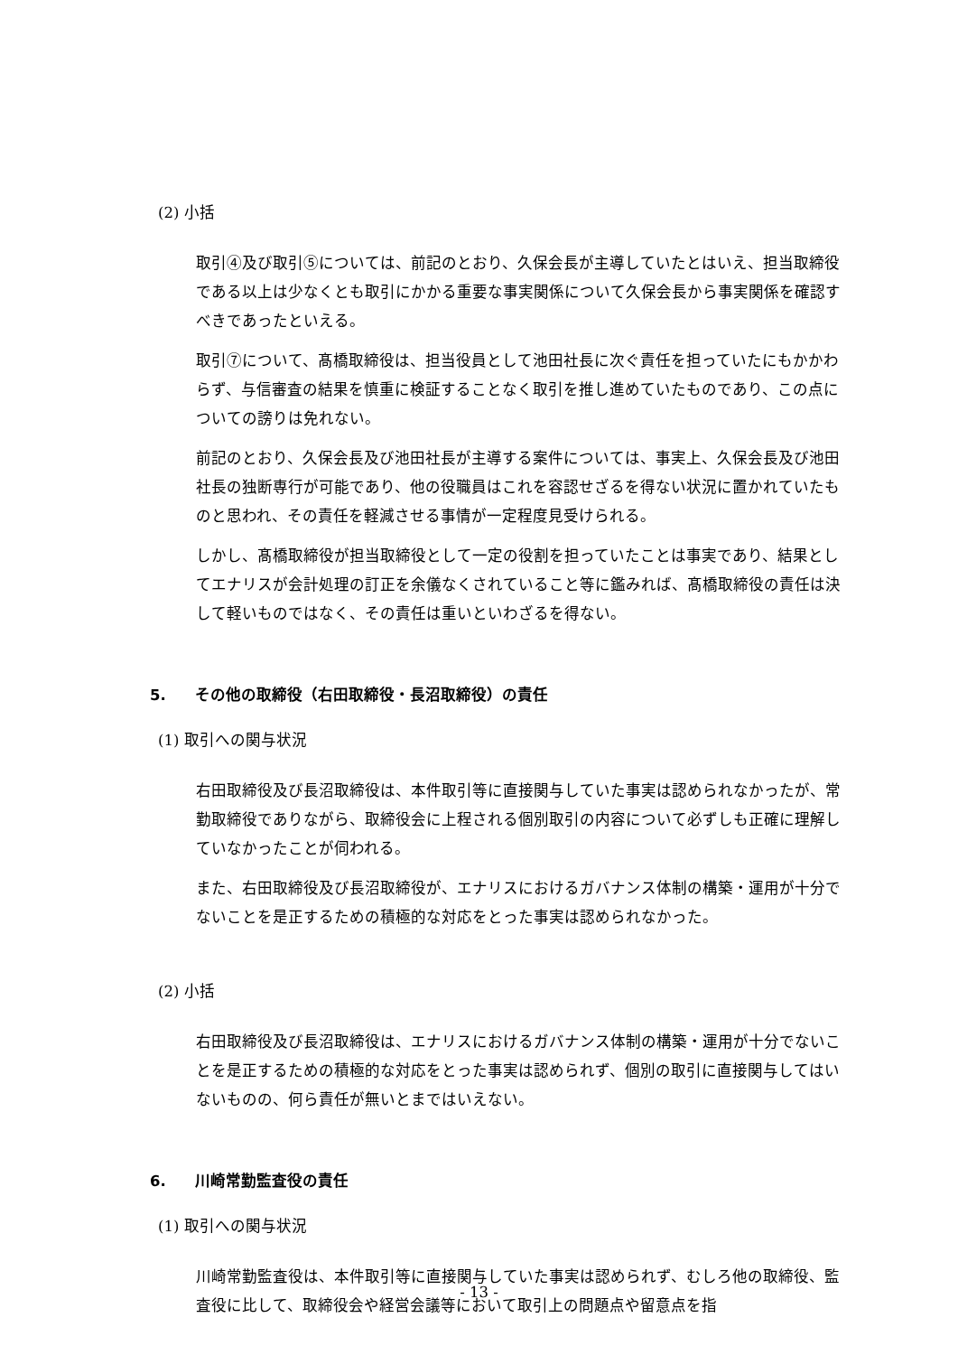(2) 小括
取引④及び取引⑤については、前記のとおり、久保会長が主導していたとはいえ、担当取締役である以上は少なくとも取引にかかる重要な事実関係について久保会長から事実関係を確認すべきであったといえる。
取引⑦について、髙橋取締役は、担当役員として池田社長に次ぐ責任を担っていたにもかかわらず、与信審査の結果を慎重に検証することなく取引を推し進めていたものであり、この点についての謗りは免れない。
前記のとおり、久保会長及び池田社長が主導する案件については、事実上、久保会長及び池田社長の独断専行が可能であり、他の役職員はこれを容認せざるを得ない状況に置かれていたものと思われ、その責任を軽減させる事情が一定程度見受けられる。
しかし、髙橋取締役が担当取締役として一定の役割を担っていたことは事実であり、結果としてエナリスが会計処理の訂正を余儀なくされていること等に鑑みれば、髙橋取締役の責任は決して軽いものではなく、その責任は重いといわざるを得ない。
5. その他の取締役（右田取締役・長沼取締役）の責任
(1) 取引への関与状況
右田取締役及び長沼取締役は、本件取引等に直接関与していた事実は認められなかったが、常勤取締役でありながら、取締役会に上程される個別取引の内容について必ずしも正確に理解していなかったことが伺われる。
また、右田取締役及び長沼取締役が、エナリスにおけるガバナンス体制の構築・運用が十分でないことを是正するための積極的な対応をとった事実は認められなかった。
(2) 小括
右田取締役及び長沼取締役は、エナリスにおけるガバナンス体制の構築・運用が十分でないことを是正するための積極的な対応をとった事実は認められず、個別の取引に直接関与してはいないものの、何ら責任が無いとまではいえない。
6. 川崎常勤監査役の責任
(1) 取引への関与状況
川崎常勤監査役は、本件取引等に直接関与していた事実は認められず、むしろ他の取締役、監査役に比して、取締役会や経営会議等において取引上の問題点や留意点を指
- 13 -